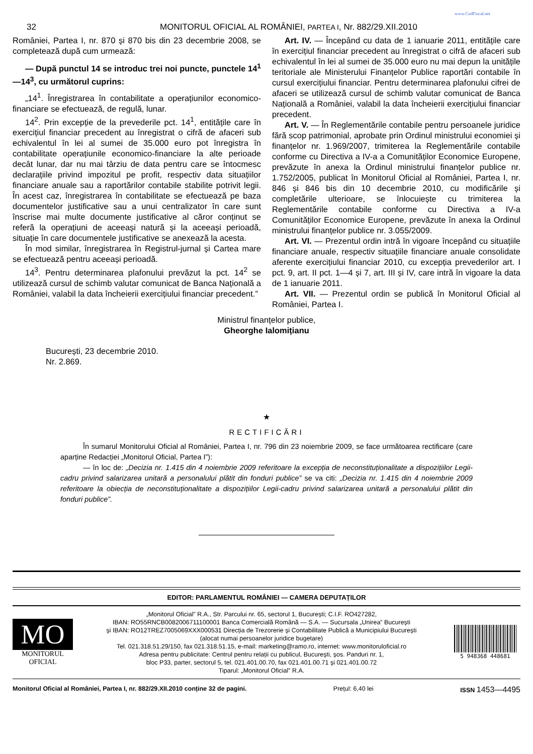www.CodFiscal.net
32 MONITORUL OFICIAL AL ROMÂNIEI, PARTEA I, Nr. 882/29.XII.2010
României, Partea I, nr. 870 și 870 bis din 23 decembrie 2008, se completează după cum urmează:
— După punctul 14 se introduc trei noi puncte, punctele 14<sup>1</sup> —14<sup>3</sup>, cu următorul cuprins:
„14<sup>1</sup>. Înregistrarea în contabilitate a operațiunilor economico-financiare se efectuează, de regulă, lunar.
14<sup>2</sup>. Prin excepție de la prevederile pct. 14<sup>1</sup>, entitățile care în exercițiul financiar precedent au înregistrat o cifră de afaceri sub echivalentul în lei al sumei de 35.000 euro pot înregistra în contabilitate operațiunile economico-financiare la alte perioade decât lunar, dar nu mai târziu de data pentru care se întocmesc declarațiile privind impozitul pe profit, respectiv data situațiilor financiare anuale sau a raportărilor contabile stabilite potrivit legii. În acest caz, înregistrarea în contabilitate se efectuează pe baza documentelor justificative sau a unui centralizator în care sunt înscrise mai multe documente justificative al căror conținut se referă la operațiuni de aceeași natură și la aceeași perioadă, situație în care documentele justificative se anexează la acesta.
În mod similar, înregistrarea în Registrul-jurnal și Cartea mare se efectuează pentru aceeași perioadă.
14<sup>3</sup>. Pentru determinarea plafonului prevăzut la pct. 14<sup>2</sup> se utilizează cursul de schimb valutar comunicat de Banca Națională a României, valabil la data încheierii exercițiului financiar precedent.”
Art. IV. — Începând cu data de 1 ianuarie 2011, entitățile care în exercițiul financiar precedent au înregistrat o cifră de afaceri sub echivalentul în lei al sumei de 35.000 euro nu mai depun la unitățile teritoriale ale Ministerului Finanțelor Publice raportări contabile în cursul exercițiului financiar. Pentru determinarea plafonului cifrei de afaceri se utilizează cursul de schimb valutar comunicat de Banca Națională a României, valabil la data încheierii exercițiului financiar precedent.
Art. V. — În Reglementările contabile pentru persoanele juridice fără scop patrimonial, aprobate prin Ordinul ministrului economiei și finanțelor nr. 1.969/2007, trimiterea la Reglementările contabile conforme cu Directiva a IV-a a Comunităților Economice Europene, prevăzute în anexa la Ordinul ministrului finanțelor publice nr. 1.752/2005, publicat în Monitorul Oficial al României, Partea I, nr. 846 și 846 bis din 10 decembrie 2010, cu modificările și completările ulterioare, se înlocuiește cu trimiterea la Reglementările contabile conforme cu Directiva a IV-a Comunităților Economice Europene, prevăzute în anexa la Ordinul ministrului finanțelor publice nr. 3.055/2009.
Art. VI. — Prezentul ordin intră în vigoare începând cu situațiile financiare anuale, respectiv situațiile financiare anuale consolidate aferente exercițiului financiar 2010, cu excepția prevederilor art. I pct. 9, art. II pct. 1—4 și 7, art. III și IV, care intră în vigoare la data de 1 ianuarie 2011.
Art. VII. — Prezentul ordin se publică în Monitorul Oficial al României, Partea I.
Ministrul finanțelor publice,
Gheorghe Ialomițianu
București, 23 decembrie 2010.
Nr. 2.869.
★
RECTIFICĂRI
În sumarul Monitorului Oficial al României, Partea I, nr. 796 din 23 noiembrie 2009, se face următoarea rectificare (care aparține Redacției „Monitorul Oficial, Partea I”):
— în loc de: „Decizia nr. 1.415 din 4 noiembrie 2009 referitoare la excepția de neconstituționalitate a dispozițiilor Legii-cadru privind salarizarea unitară a personalului plătit din fonduri publice” se va citi: „Decizia nr. 1.415 din 4 noiembrie 2009 referitoare la obiecția de neconstituționalitate a dispozițiilor Legii-cadru privind salarizarea unitară a personalului plătit din fonduri publice”.
EDITOR: PARLAMENTUL ROMÂNIEI — CAMERA DEPUTAȚILOR
MO
MONITORUL
OFICIAL
„Monitorul Oficial” R.A., Str. Parcului nr. 65, sectorul 1, București; C.I.F. RO427282,
IBAN: RO55RNCB0082006711100001 Banca Comercială Română — S.A. — Sucursala „Unirea” București
și IBAN: RO12TREZ7005069XXX000531 Direcția de Trezorerie și Contabilitate Publică a Municipiului București
(alocat numai persoanelor juridice bugetare)
Tel. 021.318.51.29/150, fax 021.318.51.15, e-mail: marketing@ramo.ro, internet: www.monitoruloficial.ro
Adresa pentru publicitate: Centrul pentru relații cu publicul, București, șos. Panduri nr. 1,
bloc P33, parter, sectorul 5, tel. 021.401.00.70, fax 021.401.00.71 și 021.401.00.72
Tiparul: „Monitorul Oficial” R.A.
5 948368 448681
Monitorul Oficial al României, Partea I, nr. 882/29.XII.2010 conține 32 de pagini. Prețul: 6,40 lei ISSN 1453—4495